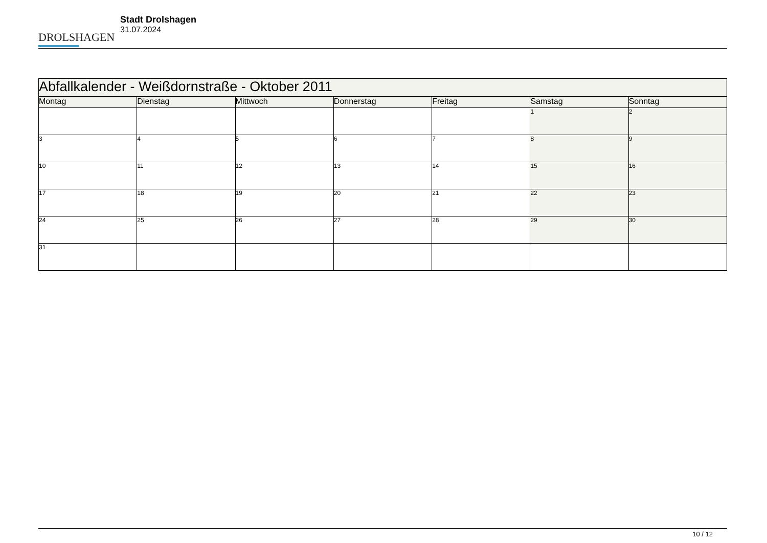DROLSHAGEN
Stadt Drolshagen
31.07.2024
| Abfallkalender - Weißdornstraße - Oktober 2011 | | | | | | |
| Montag | Dienstag | Mittwoch | Donnerstag | Freitag | Samstag | Sonntag |
| | | | | | 1 | 2 |
| 3 | 4 | 5 | 6 | 7 | 8 | 9 |
| 10 | 11 | 12 | 13 | 14 | 15 | 16 |
| 17 | 18 | 19 | 20 | 21 | 22 | 23 |
| 24 | 25 | 26 | 27 | 28 | 29 | 30 |
| 31 | | | | | | |
10 / 12